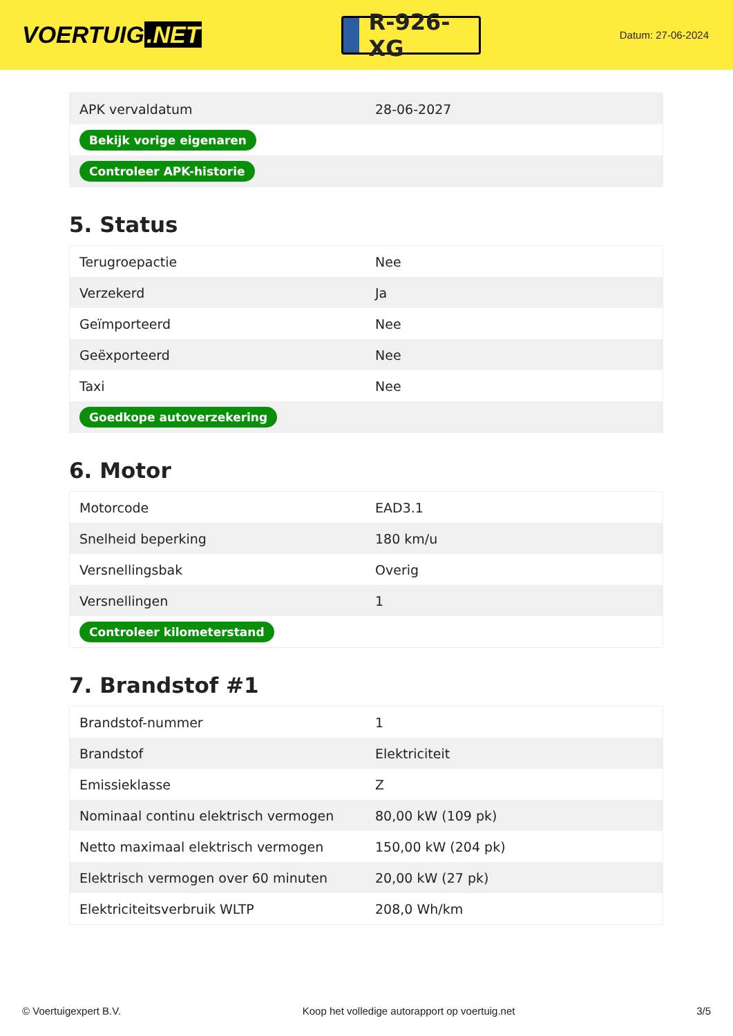VOERTUIG.NET
R-926-XG
Datum: 27-06-2024
| APK vervaldatum | 28-06-2027 |
| Bekijk vorige eigenaren | |
| Controleer APK-historie | |
5. Status
| Terugroepactie | Nee |
| Verzekerd | Ja |
| Geïmporteerd | Nee |
| Geëxporteerd | Nee |
| Taxi | Nee |
| Goedkope autoverzekering | |
6. Motor
| Motorcode | EAD3.1 |
| Snelheid beperking | 180 km/u |
| Versnellingsbak | Overig |
| Versnellingen | 1 |
| Controleer kilometerstand | |
7. Brandstof #1
| Brandstof-nummer | 1 |
| Brandstof | Elektriciteit |
| Emissieklasse | Z |
| Nominaal continu elektrisch vermogen | 80,00 kW (109 pk) |
| Netto maximaal elektrisch vermogen | 150,00 kW (204 pk) |
| Elektrisch vermogen over 60 minuten | 20,00 kW (27 pk) |
| Elektriciteitsverbruik WLTP | 208,0 Wh/km |
© Voertuigexpert B.V. Koop het volledige autorapport op voertuig.net 3/5